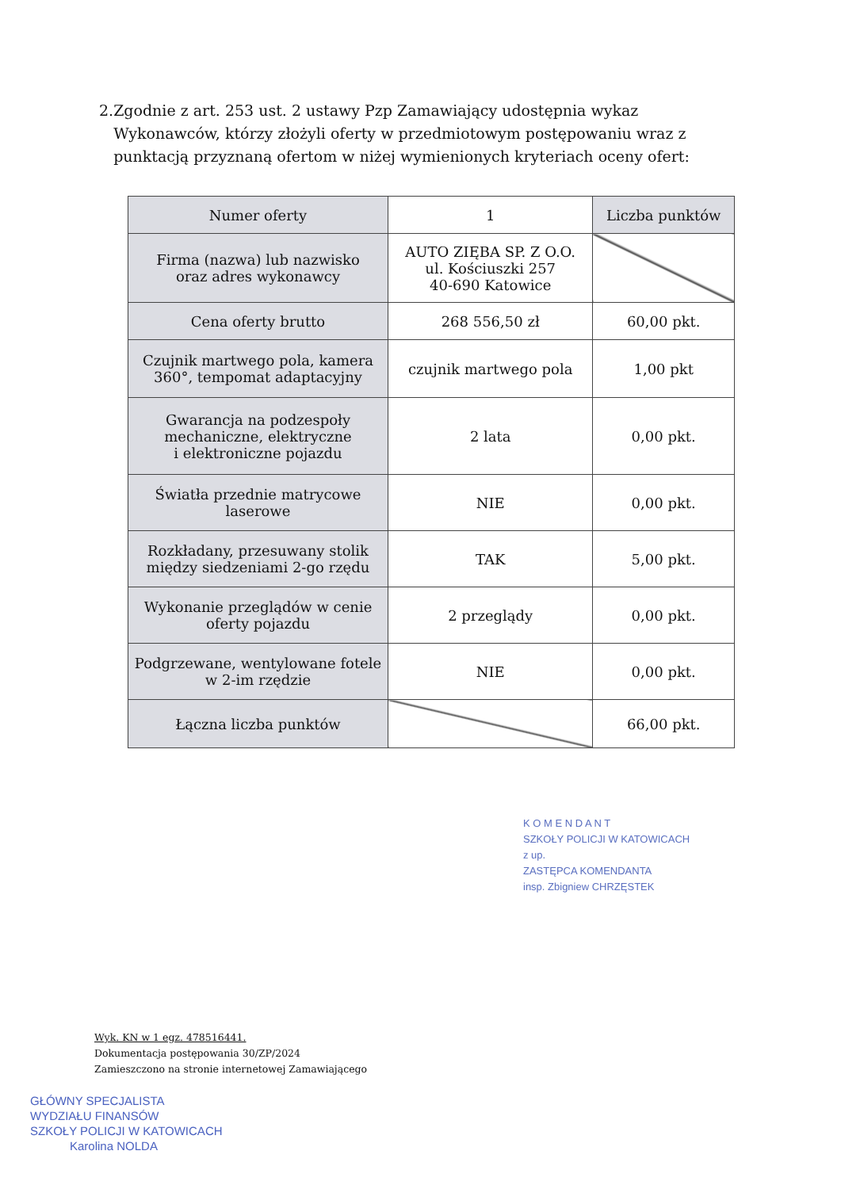2. Zgodnie z art. 253 ust. 2 ustawy Pzp Zamawiający udostępnia wykaz Wykonawców, którzy złożyli oferty w przedmiotowym postępowaniu wraz z punktacją przyznaną ofertom w niżej wymienionych kryteriach oceny ofert:
| Numer oferty | 1 | Liczba punktów |
| --- | --- | --- |
| Firma (nazwa) lub nazwisko oraz adres wykonawcy | AUTO ZIĘBA SP. Z O.O. ul. Kościuszki 257 40-690 Katowice | |
| Cena oferty brutto | 268 556,50 zł | 60,00 pkt. |
| Czujnik martwego pola, kamera 360°, tempomat adaptacyjny | czujnik martwego pola | 1,00 pkt |
| Gwarancja na podzespoły mechaniczne, elektryczne i elektroniczne pojazdu | 2 lata | 0,00 pkt. |
| Światła przednie matrycowe laserowe | NIE | 0,00 pkt. |
| Rozkładany, przesuwany stolik między siedzeniami 2-go rzędu | TAK | 5,00 pkt. |
| Wykonanie przeglądów w cenie oferty pojazdu | 2 przeglądy | 0,00 pkt. |
| Podgrzewane, wentylowane fotele w 2-im rzędzie | NIE | 0,00 pkt. |
| Łączna liczba punktów | | 66,00 pkt. |
K O M E N D A N T
SZKOŁY POLICJI W KATOWICACH
z up.
ZASTĘPCA KOMENDANTA
insp. Zbigniew CHRZĘSTEK
Wyk. KN w 1 egz. 478516441.
Dokumentacja postępowania 30/ZP/2024
Zamieszczono na stronie internetowej Zamawiającego
GŁÓWNY SPECJALISTA
WYDZIAŁU FINANSÓW
SZKOŁY POLICJI W KATOWICACH
Karolina NOLDA